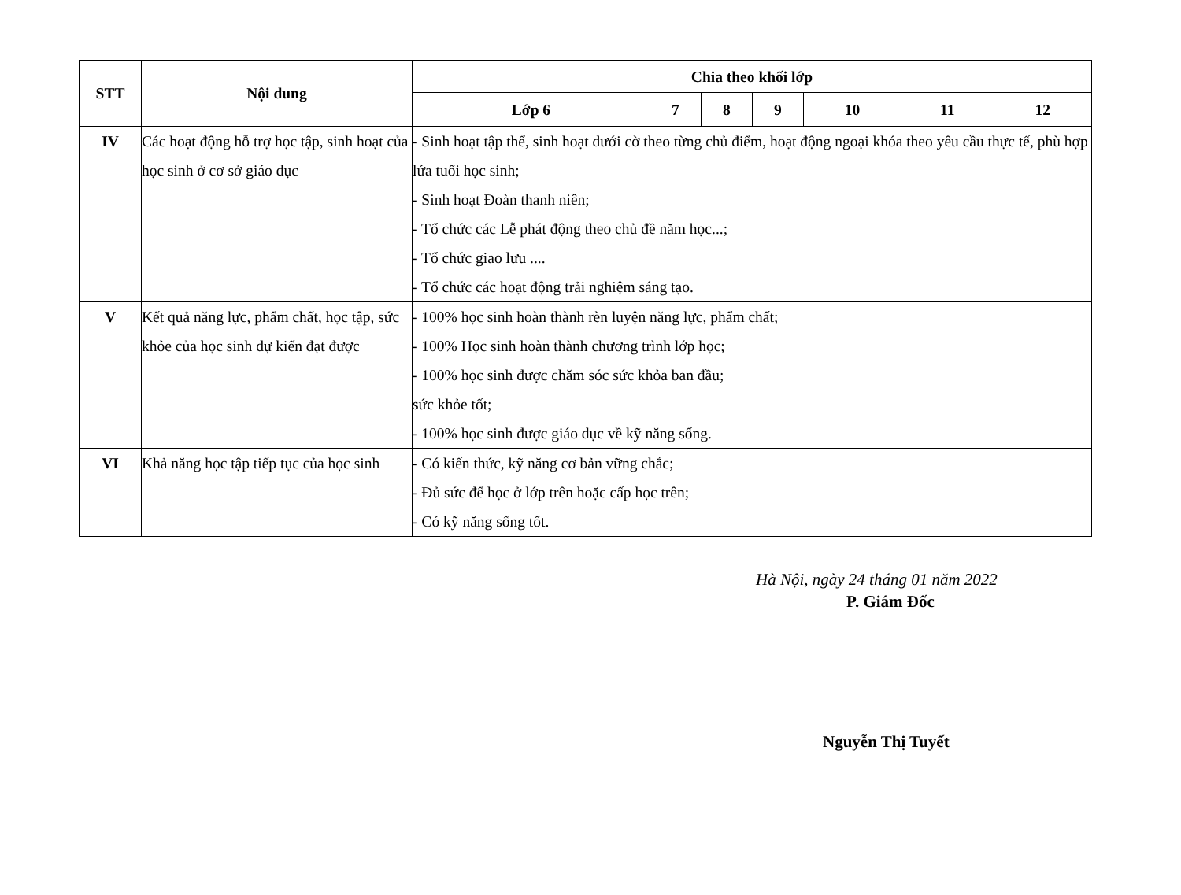| STT | Nội dung | Chia theo khối lớp | | | | | | |
| --- | --- | --- | --- | --- | --- | --- | --- | --- |
| | | Lớp 6 | 7 | 8 | 9 | 10 | 11 | 12 |
| IV | Các hoạt động hỗ trợ học tập, sinh hoạt của học sinh ở cơ sở giáo dục | - Sinh hoạt tập thể, sinh hoạt dưới cờ theo từng chủ điểm, hoạt động ngoại khóa theo yêu cầu thực tế, phù hợp lứa tuổi học sinh; - Sinh hoạt Đoàn thanh niên; - Tổ chức các Lễ phát động theo chủ đề năm học...; - Tổ chức giao lưu .... - Tổ chức các hoạt động trải nghiệm sáng tạo. | | | | | | |
| V | Kết quả năng lực, phẩm chất, học tập, sức khỏe của học sinh dự kiến đạt được | - 100% học sinh hoàn thành rèn luyện năng lực, phẩm chất; - 100% Học sinh hoàn thành chương trình lớp học; - 100% học sinh được chăm sóc sức khỏa ban đầu; sức khỏe tốt; - 100% học sinh được giáo dục về kỹ năng sống. | | | | | | |
| VI | Khả năng học tập tiếp tục của học sinh | - Có kiến thức, kỹ năng cơ bản vững chắc; - Đủ sức để học ở lớp trên hoặc cấp học trên; - Có kỹ năng sống tốt. | | | | | | |
Hà Nội, ngày 24 tháng 01 năm 2022
P. Giám Đốc
Nguyễn Thị Tuyết